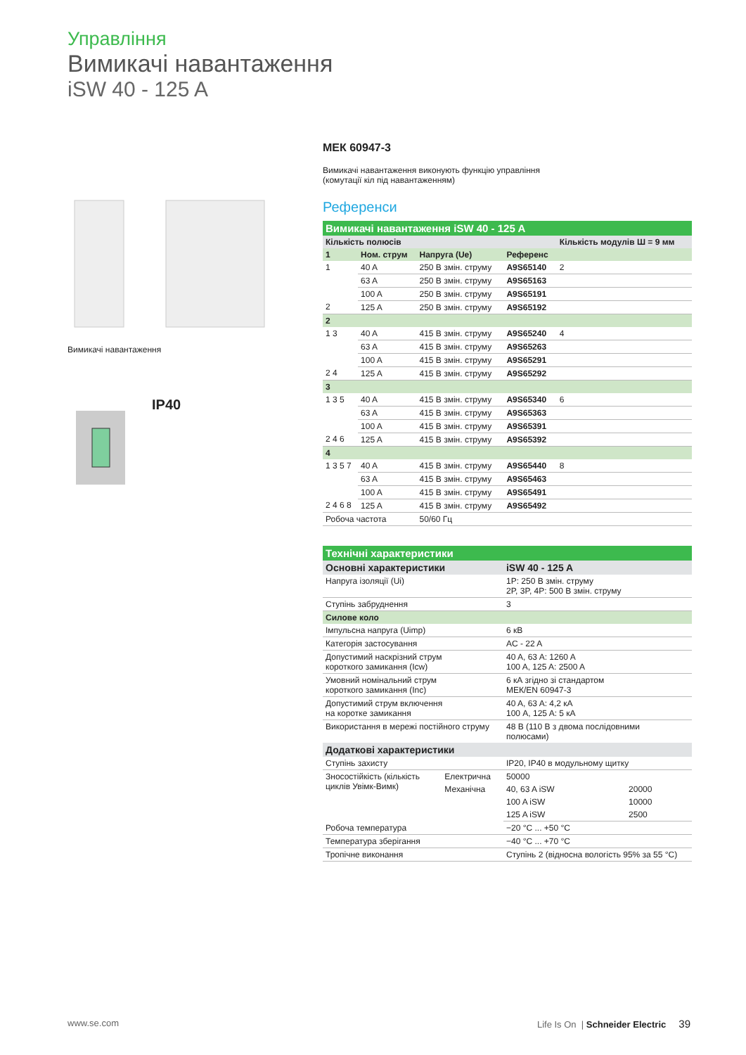Управління
Вимикачі навантаження
iSW 40 - 125 A
Вимикачі навантаження
IP40
МЕК 60947-3
Вимикачі навантаження виконують функцію управління
(комутації кіл під навантаженням)
Референси
| Вимикачі навантаження iSW 40 - 125 A | | | | |
| Кількість полюсів | | | | Кількість модулів Ш = 9 мм |
| 1 | Ном. струм | Напруга (Ue) | Референс | |
| 1 2 | 40 A | 250 В змін. струму | A9S65140 | 2 |
| | 63 A | 250 В змін. струму | A9S65163 | |
| | 100 A | 250 В змін. струму | A9S65191 | |
| | 125 A | 250 В змін. струму | A9S65192 | |
| 2 | | | | |
| 1 3 2 4 | 40 A | 415 В змін. струму | A9S65240 | 4 |
| | 63 A | 415 В змін. струму | A9S65263 | |
| | 100 A | 415 В змін. струму | A9S65291 | |
| | 125 A | 415 В змін. струму | A9S65292 | |
| 3 | | | | |
| 1 3 5 2 4 6 | 40 A | 415 В змін. струму | A9S65340 | 6 |
| | 63 A | 415 В змін. струму | A9S65363 | |
| | 100 A | 415 В змін. струму | A9S65391 | |
| | 125 A | 415 В змін. струму | A9S65392 | |
| 4 | | | | |
| 1 3 5 7 2 4 6 8 | 40 A | 415 В змін. струму | A9S65440 | 8 |
| | 63 A | 415 В змін. струму | A9S65463 | |
| | 100 A | 415 В змін. струму | A9S65491 | |
| | 125 A | 415 В змін. струму | A9S65492 | |
| Робоча частота | | 50/60 Гц | | |
| Технічні характеристики | | | |
| Основні характеристики | | iSW 40 - 125 A | |
| Напруга ізоляції (Ui) | | 1P: 250 В змін. струму 2P, 3P, 4P: 500 В змін. струму | |
| Ступінь забруднення | | 3 | |
| Силове коло | | | |
| Імпульсна напруга (Uimp) | | 6 кВ | |
| Категорія застосування | | AC - 22 A | |
| Допустимий наскрізний струм короткого замикання (Icw) | | 40 A, 63 A: 1260 A 100 A, 125 A: 2500 A | |
| Умовний номінальний струм короткого замикання (Inc) | | 6 кА згідно зі стандартом МЕК/EN 60947-3 | |
| Допустимий струм включення на коротке замикання | | 40 A, 63 A: 4,2 кА 100 A, 125 A: 5 кА | |
| Використання в мережі постійного струму | | 48 В (110 В з двома послідовними полюсами) | |
| Додаткові характеристики | | | |
| Ступінь захисту | | IP20, IP40 в модульному щитку | |
| Зносостійкість (кількість циклів Увімк-Вимк) | Електрична | 50000 | |
| | Механічна | 40, 63 A iSW | 20000 |
| | | 100 A iSW | 10000 |
| | | 125 A iSW | 2500 |
| Робоча температура | | −20 °C ... +50 °C | |
| Температура зберігання | | −40 °C ... +70 °C | |
| Тропічне виконання | | Ступінь 2 (відносна вологість 95% за 55 °C) | |
www.se.com Life Is On | Schneider Electric 39